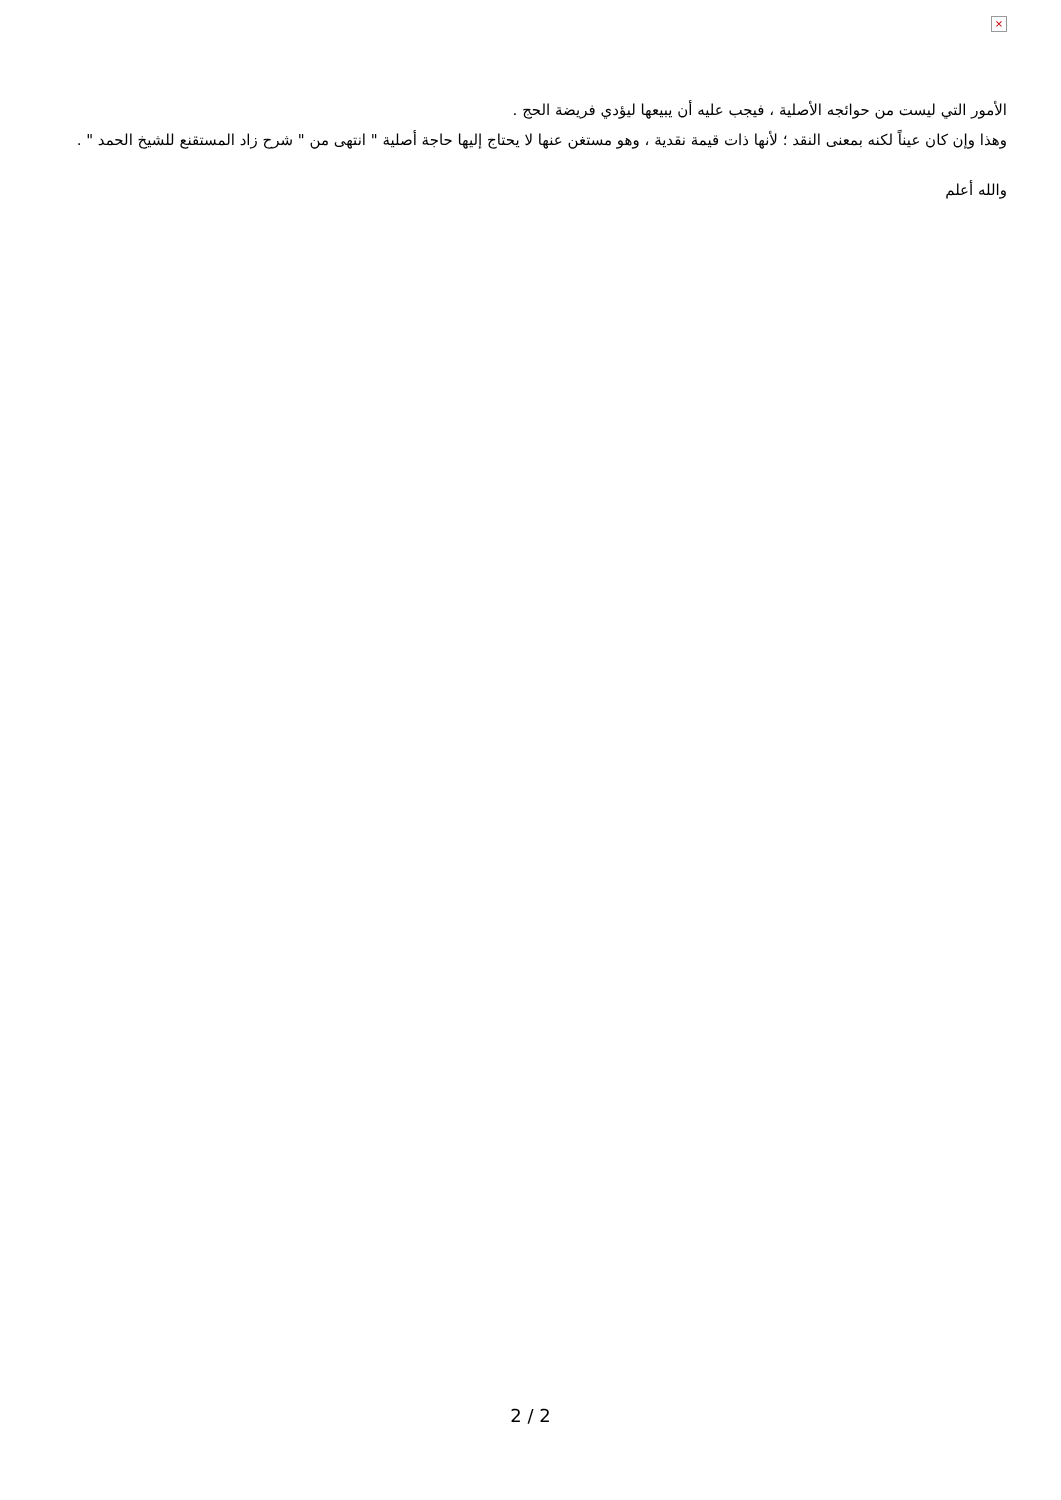×
الأمور التي ليست من حوائجه الأصلية ، فيجب عليه أن يبيعها ليؤدي فريضة الحج .
وهذا وإن كان عيناً لكنه بمعنى النقد ؛ لأنها ذات قيمة نقدية ، وهو مستغن عنها لا يحتاج إليها حاجة أصلية " انتهى من " شرح زاد المستقنع للشيخ الحمد " .
والله أعلم
2 / 2